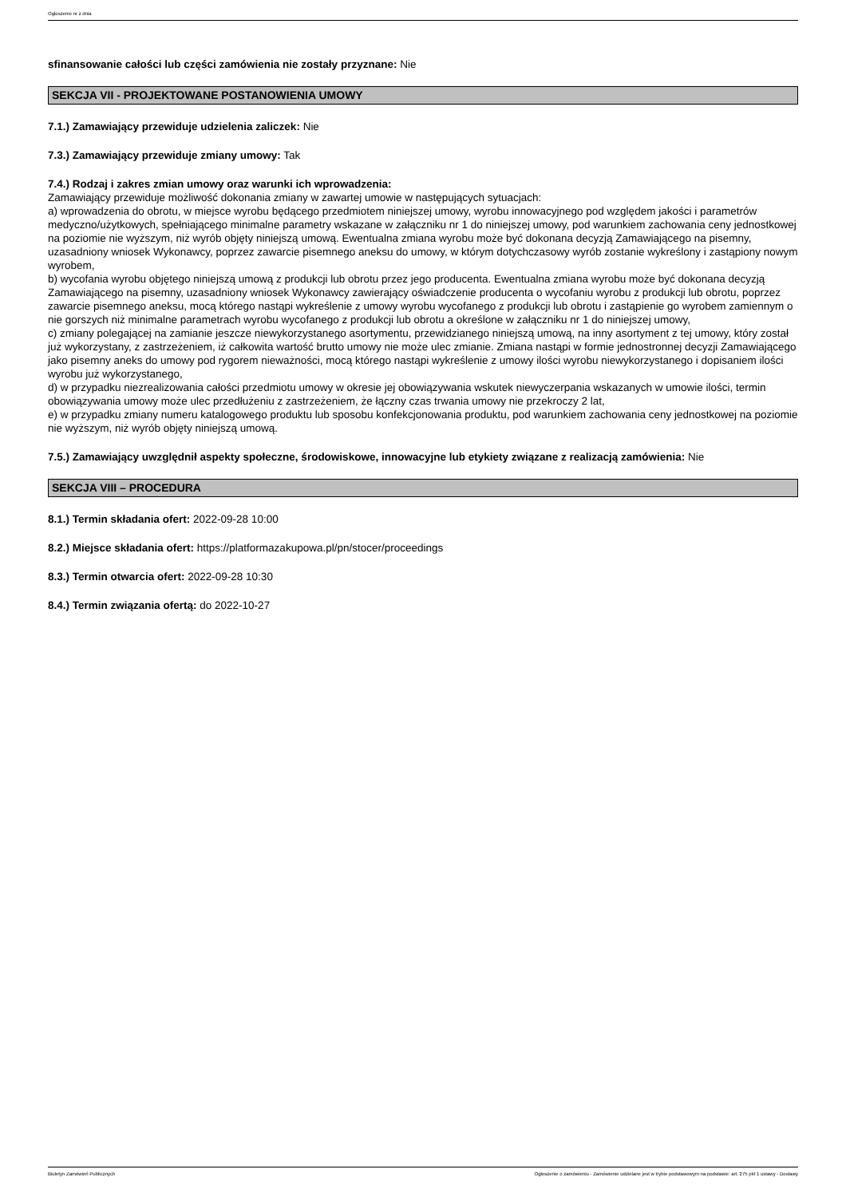Ogłoszenie nr z dnia
sfinansowanie całości lub części zamówienia nie zostały przyznane: Nie
SEKCJA VII - PROJEKTOWANE POSTANOWIENIA UMOWY
7.1.) Zamawiający przewiduje udzielenia zaliczek: Nie
7.3.) Zamawiający przewiduje zmiany umowy: Tak
7.4.) Rodzaj i zakres zmian umowy oraz warunki ich wprowadzenia:
Zamawiający przewiduje możliwość dokonania zmiany w zawartej umowie w następujących sytuacjach:
a) wprowadzenia do obrotu, w miejsce wyrobu będącego przedmiotem niniejszej umowy, wyrobu innowacyjnego pod względem jakości i parametrów medyczno/użytkowych, spełniającego minimalne parametry wskazane w załączniku nr 1 do niniejszej umowy, pod warunkiem zachowania ceny jednostkowej na poziomie nie wyższym, niż wyrób objęty niniejszą umową. Ewentualna zmiana wyrobu może być dokonana decyzją Zamawiającego na pisemny, uzasadniony wniosek Wykonawcy, poprzez zawarcie pisemnego aneksu do umowy, w którym dotychczasowy wyrób zostanie wykreślony i zastąpiony nowym wyrobem,
b) wycofania wyrobu objętego niniejszą umową z produkcji lub obrotu przez jego producenta. Ewentualna zmiana wyrobu może być dokonana decyzją Zamawiającego na pisemny, uzasadniony wniosek Wykonawcy zawierający oświadczenie producenta o wycofaniu wyrobu z produkcji lub obrotu, poprzez zawarcie pisemnego aneksu, mocą którego nastąpi wykreślenie z umowy wyrobu wycofanego z produkcji lub obrotu i zastąpienie go wyrobem zamiennym o nie gorszych niż minimalne parametrach wyrobu wycofanego z produkcji lub obrotu a określone w załączniku nr 1 do niniejszej umowy,
c) zmiany polegającej na zamianie jeszcze niewykorzystanego asortymentu, przewidzianego niniejszą umową, na inny asortyment z tej umowy, który został już wykorzystany, z zastrzeżeniem, iż całkowita wartość brutto umowy nie może ulec zmianie. Zmiana nastąpi w formie jednostronnej decyzji Zamawiającego jako pisemny aneks do umowy pod rygorem nieważności, mocą którego nastąpi wykreślenie z umowy ilości wyrobu niewykorzystanego i dopisaniem ilości wyrobu już wykorzystanego,
d) w przypadku niezrealizowania całości przedmiotu umowy w okresie jej obowiązywania wskutek niewyczerpania wskazanych w umowie ilości, termin obowiązywania umowy może ulec przedłużeniu z zastrzeżeniem, że łączny czas trwania umowy nie przekroczy 2 lat,
e) w przypadku zmiany numeru katalogowego produktu lub sposobu konfekcjonowania produktu, pod warunkiem zachowania ceny jednostkowej na poziomie nie wyższym, niż wyrób objęty niniejszą umową.
7.5.) Zamawiający uwzględnił aspekty społeczne, środowiskowe, innowacyjne lub etykiety związane z realizacją zamówienia: Nie
SEKCJA VIII – PROCEDURA
8.1.) Termin składania ofert: 2022-09-28 10:00
8.2.) Miejsce składania ofert: https://platformazakupowa.pl/pn/stocer/proceedings
8.3.) Termin otwarcia ofert: 2022-09-28 10:30
8.4.) Termin związania ofertą: do 2022-10-27
Biuletyn Zamówień Publicznych Ogłoszenie o zamówieniu - Zamówienie udzielane jest w trybie podstawowym na podstawie: art. 275 pkt 1 ustawy - Dostawy